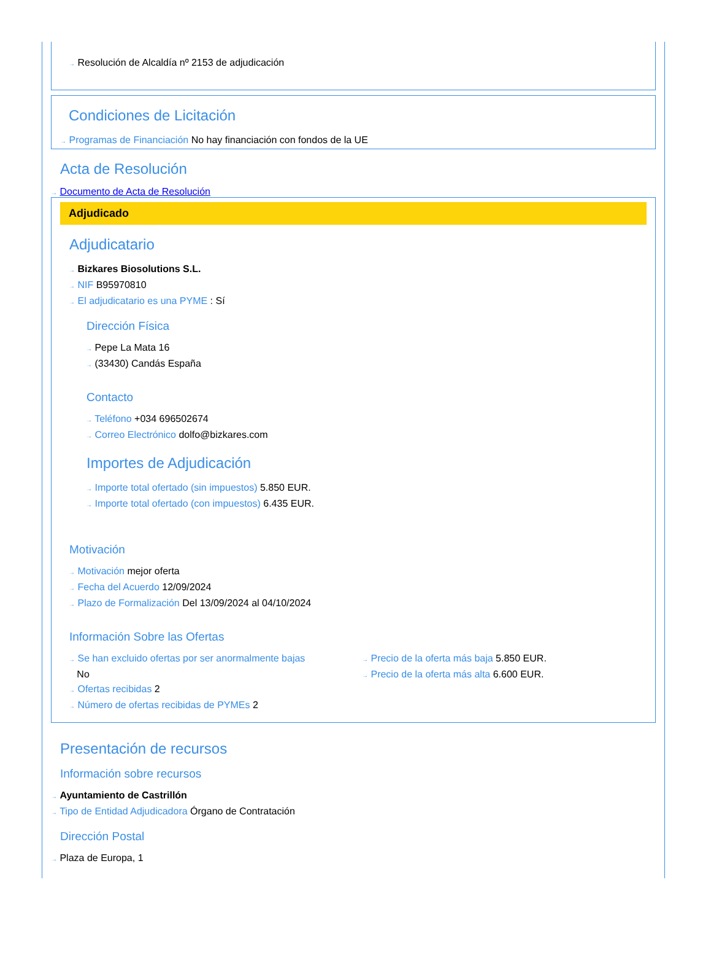→ Resolución de Alcaldía nº 2153 de adjudicación
Condiciones de Licitación
→ Programas de Financiación No hay financiación con fondos de la UE
Acta de Resolución
→ Documento de Acta de Resolución
Adjudicado
Adjudicatario
→ Bizkares Biosolutions S.L.
→ NIF B95970810
→ El adjudicatario es una PYME : Sí
Dirección Física
→ Pepe La Mata 16
→ (33430) Candás España
Contacto
→ Teléfono +034 696502674
→ Correo Electrónico dolfo@bizkares.com
Importes de Adjudicación
→ Importe total ofertado (sin impuestos) 5.850 EUR.
→ Importe total ofertado (con impuestos) 6.435 EUR.
Motivación
→ Motivación mejor oferta
→ Fecha del Acuerdo 12/09/2024
→ Plazo de Formalización Del 13/09/2024 al 04/10/2024
Información Sobre las Ofertas
→ Se han excluido ofertas por ser anormalmente bajas
No
→ Ofertas recibidas 2
→ Número de ofertas recibidas de PYMEs 2
→ Precio de la oferta más baja 5.850 EUR.
→ Precio de la oferta más alta 6.600 EUR.
Presentación de recursos
Información sobre recursos
→ Ayuntamiento de Castrillón
→ Tipo de Entidad Adjudicadora Órgano de Contratación
Dirección Postal
→ Plaza de Europa, 1